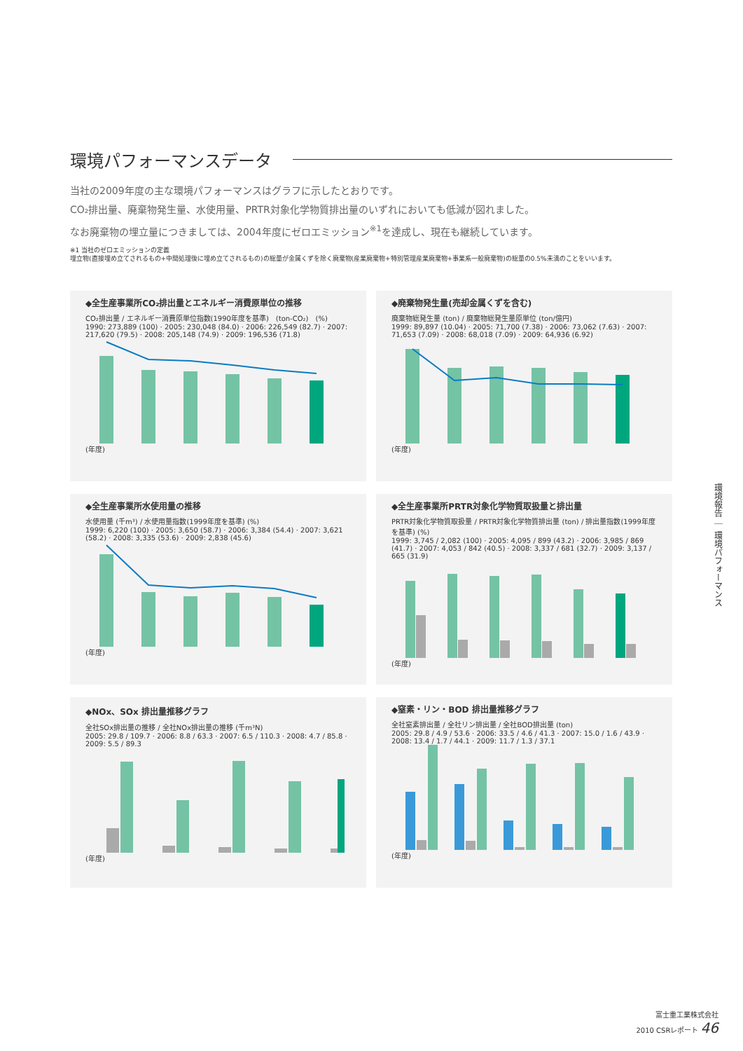環境パフォーマンスデータ
当社の2009年度の主な環境パフォーマンスはグラフに示したとおりです。
CO₂排出量、廃棄物発生量、水使用量、PRTR対象化学物質排出量のいずれにおいても低減が図れました。
なお廃棄物の埋立量につきましては、2004年度にゼロエミッション<sup>※1</sup>を達成し、現在も継続しています。
※1 当社のゼロエミッションの定義
埋立物(直接埋め立てされるもの+中間処理後に埋め立てされるもの)の総量が金属くずを除く廃棄物(産業廃棄物+特別管理産業廃棄物+事業系一般廃棄物)の総量の0.5%未満のことをいいます。
◆全生産事業所CO₂排出量とエネルギー消費原単位の推移
CO₂排出量 / エネルギー消費原単位指数(1990年度を基準)　(ton-CO₂)　(%)
1990: 273,889 (100) · 2005: 230,048 (84.0) · 2006: 226,549 (82.7) · 2007: 217,620 (79.5) · 2008: 205,148 (74.9) · 2009: 196,536 (71.8)
(年度)
◆廃棄物発生量(売却金属くずを含む)
廃棄物総発生量 (ton) / 廃棄物総発生量原単位 (ton/億円)
1999: 89,897 (10.04) · 2005: 71,700 (7.38) · 2006: 73,062 (7.63) · 2007: 71,653 (7.09) · 2008: 68,018 (7.09) · 2009: 64,936 (6.92)
(年度)
◆全生産事業所水使用量の推移
水使用量 (千m³) / 水使用量指数(1999年度を基準) (%)
1999: 6,220 (100) · 2005: 3,650 (58.7) · 2006: 3,384 (54.4) · 2007: 3,621 (58.2) · 2008: 3,335 (53.6) · 2009: 2,838 (45.6)
(年度)
◆全生産事業所PRTR対象化学物質取扱量と排出量
PRTR対象化学物質取扱量 / PRTR対象化学物質排出量 (ton) / 排出量指数(1999年度を基準) (%)
1999: 3,745 / 2,082 (100) · 2005: 4,095 / 899 (43.2) · 2006: 3,985 / 869 (41.7) · 2007: 4,053 / 842 (40.5) · 2008: 3,337 / 681 (32.7) · 2009: 3,137 / 665 (31.9)
(年度)
◆NOx、SOx 排出量推移グラフ
全社SOx排出量の推移 / 全社NOx排出量の推移 (千m³N)
2005: 29.8 / 109.7 · 2006: 8.8 / 63.3 · 2007: 6.5 / 110.3 · 2008: 4.7 / 85.8 · 2009: 5.5 / 89.3
(年度)
◆窒素・リン・BOD 排出量推移グラフ
全社窒素排出量 / 全社リン排出量 / 全社BOD排出量 (ton)
2005: 29.8 / 4.9 / 53.6 · 2006: 33.5 / 4.6 / 41.3 · 2007: 15.0 / 1.6 / 43.9 · 2008: 13.4 / 1.7 / 44.1 · 2009: 11.7 / 1.3 / 37.1
(年度)
環境報告 ｜ 環境パフォーマンス
富士重工業株式会社
2010 CSRレポート 46